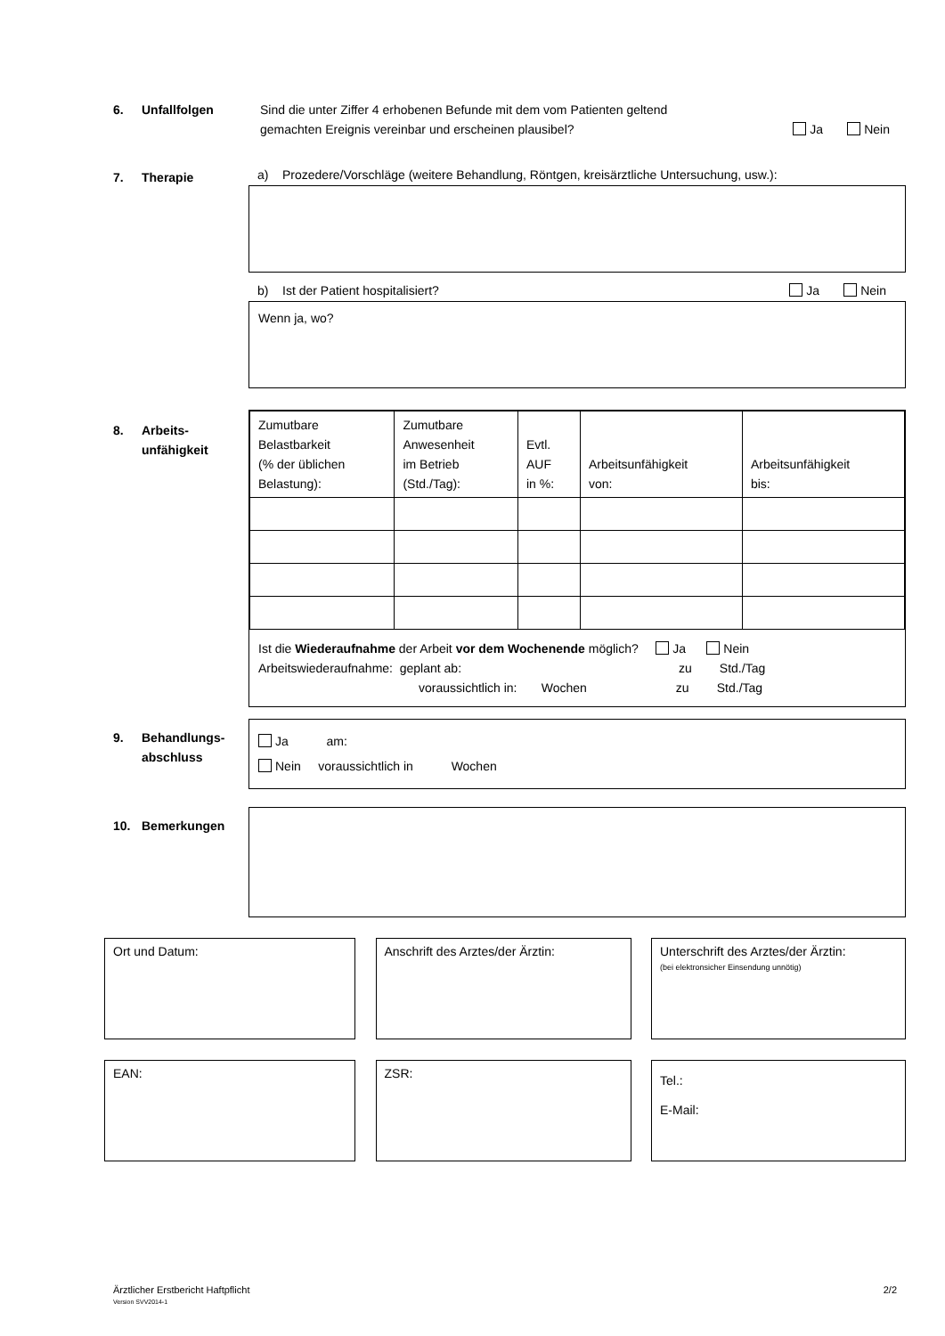6. Unfallfolgen
Sind die unter Ziffer 4 erhobenen Befunde mit dem vom Patienten geltend
gemachten Ereignis vereinbar und erscheinen plausibel?
Ja Nein
7. Therapie
a) Prozedere/Vorschläge (weitere Behandlung, Röntgen, kreisärztliche Untersuchung, usw.):
b) Ist der Patient hospitalisiert? Ja Nein
Wenn ja, wo?
8. Arbeits-
unfähigkeit
| Zumutbare Belastbarkeit (% der üblichen Belastung): | Zumutbare Anwesenheit im Betrieb (Std./Tag): | Evtl. AUF in %: | Arbeitsunfähigkeit von: | Arbeitsunfähigkeit bis: |
Ist die Wiederaufnahme der Arbeit vor dem Wochenende möglich? Ja Nein
Arbeitswiederaufnahme: geplant ab: zu Std./Tag
voraussichtlich in: Wochen zu Std./Tag
9. Behandlungs-
abschluss
Ja am:
Nein voraussichtlich in Wochen
10. Bemerkungen
Ort und Datum: Anschrift des Arztes/der Ärztin: Unterschrift des Arztes/der Ärztin:
(bei elektronsicher Einsendung unnötig)
EAN: ZSR:
Tel.:
E-Mail:
Ärztlicher Erstbericht Haftpflicht 2/2
Version SVV2014-1